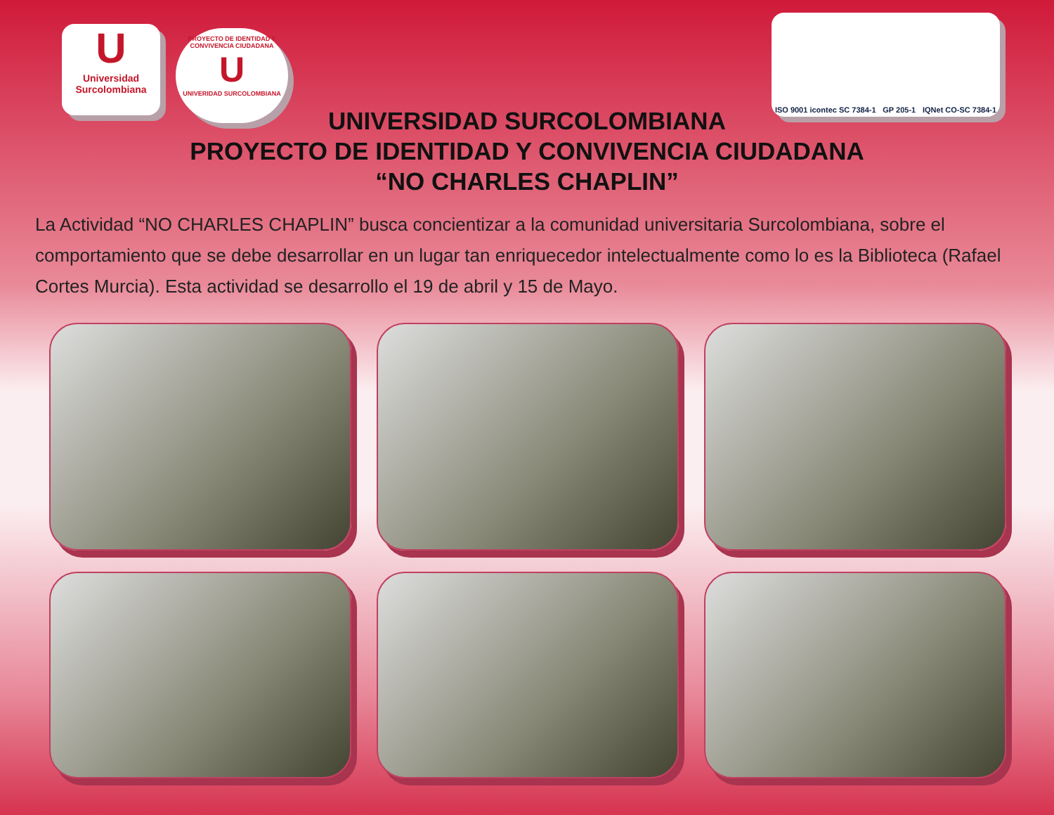U
Universidad Surcolombiana
PROYECTO DE IDENTIDAD Y CONVIVENCIA CIUDADANA
U
UNIVERIDAD SURCOLOMBIANA
ISO 9001 icontec SC 7384-1 GP 205-1 IQNet CO-SC 7384-1
UNIVERSIDAD SURCOLOMBIANA
PROYECTO DE IDENTIDAD Y CONVIVENCIA CIUDADANA
“NO CHARLES CHAPLIN”
La Actividad “NO CHARLES CHAPLIN” busca concientizar a la comunidad universitaria Surcolombiana, sobre el comportamiento que se debe desarrollar en un lugar tan enriquecedor intelectualmente como lo es la Biblioteca (Rafael Cortes Murcia). Esta actividad se desarrollo el 19 de abril y 15 de Mayo.